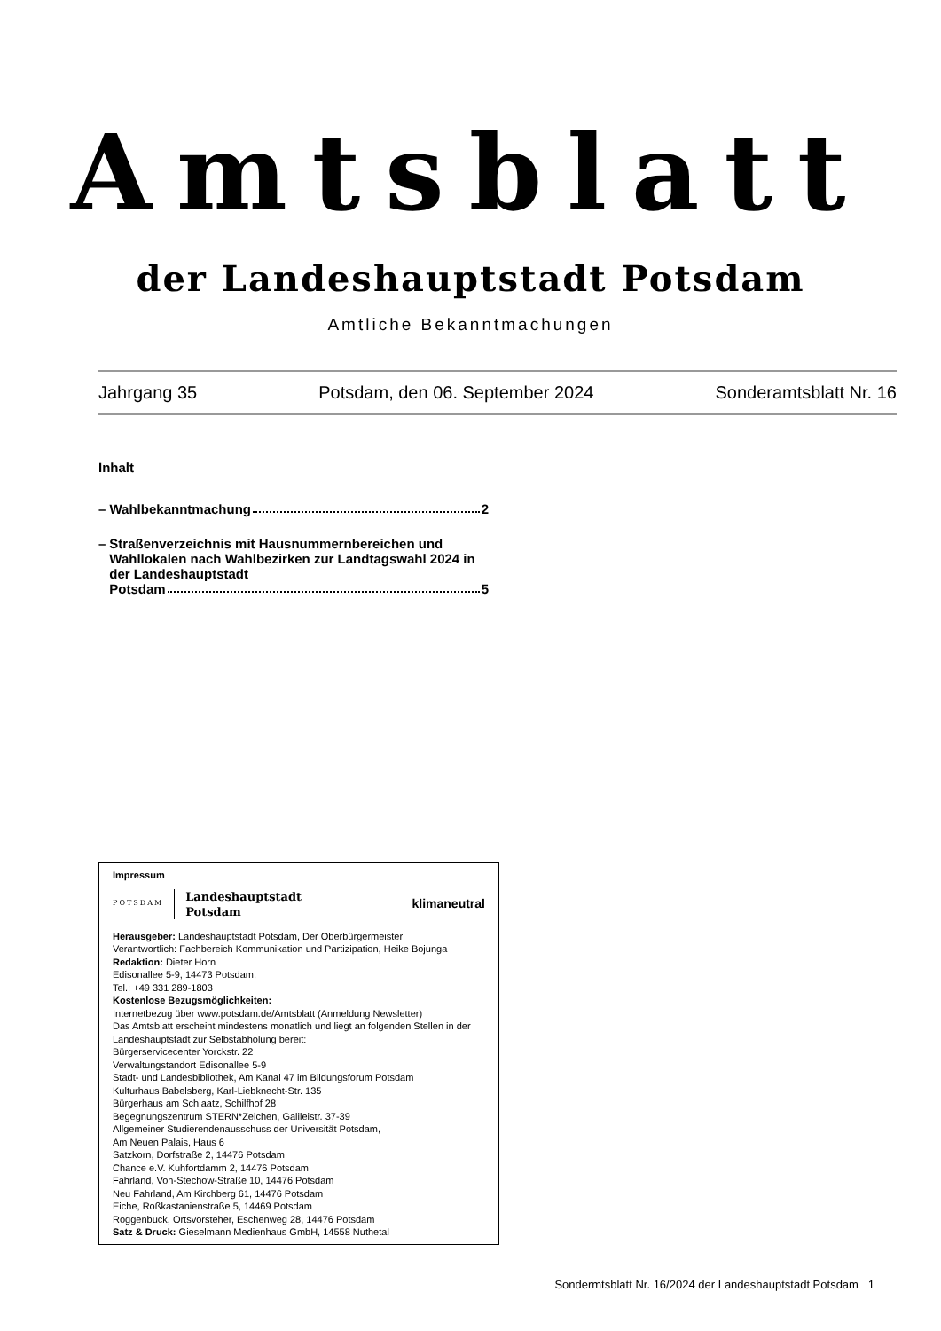Amtsblatt
der Landeshauptstadt Potsdam
Amtliche Bekanntmachungen
Jahrgang 35 Potsdam, den 06. September 2024 Sonderamtsblatt Nr. 16
Inhalt
– Wahlbekanntmachung 2
– Straßenverzeichnis mit Hausnummernbereichen und Wahllokalen nach Wahlbezirken zur Landtagswahl 2024 in der Landeshauptstadt Potsdam 5
Impressum
POTSDAM Landeshauptstadt
Potsdam klimaneutral
Herausgeber: Landeshauptstadt Potsdam, Der Oberbürgermeister
Verantwortlich: Fachbereich Kommunikation und Partizipation, Heike Bojunga
Redaktion: Dieter Horn
Edisonallee 5-9, 14473 Potsdam,
Tel.: +49 331 289-1803
Kostenlose Bezugsmöglichkeiten:
Internetbezug über www.potsdam.de/Amtsblatt (Anmeldung Newsletter)
Das Amtsblatt erscheint mindestens monatlich und liegt an folgenden Stellen in der Landeshauptstadt zur Selbstabholung bereit:
Bürgerservicecenter Yorckstr. 22
Verwaltungstandort Edisonallee 5-9
Stadt- und Landesbibliothek, Am Kanal 47 im Bildungsforum Potsdam
Kulturhaus Babelsberg, Karl-Liebknecht-Str. 135
Bürgerhaus am Schlaatz, Schilfhof 28
Begegnungszentrum STERN*Zeichen, Galileistr. 37-39
Allgemeiner Studierendenausschuss der Universität Potsdam,
Am Neuen Palais, Haus 6
Satzkorn, Dorfstraße 2, 14476 Potsdam
Chance e.V. Kuhfortdamm 2, 14476 Potsdam
Fahrland, Von-Stechow-Straße 10, 14476 Potsdam
Neu Fahrland, Am Kirchberg 61, 14476 Potsdam
Eiche, Roßkastanienstraße 5, 14469 Potsdam
Roggenbuck, Ortsvorsteher, Eschenweg 28, 14476 Potsdam
Satz & Druck: Gieselmann Medienhaus GmbH, 14558 Nuthetal
Sondermtsblatt Nr. 16/2024 der Landeshauptstadt Potsdam 1